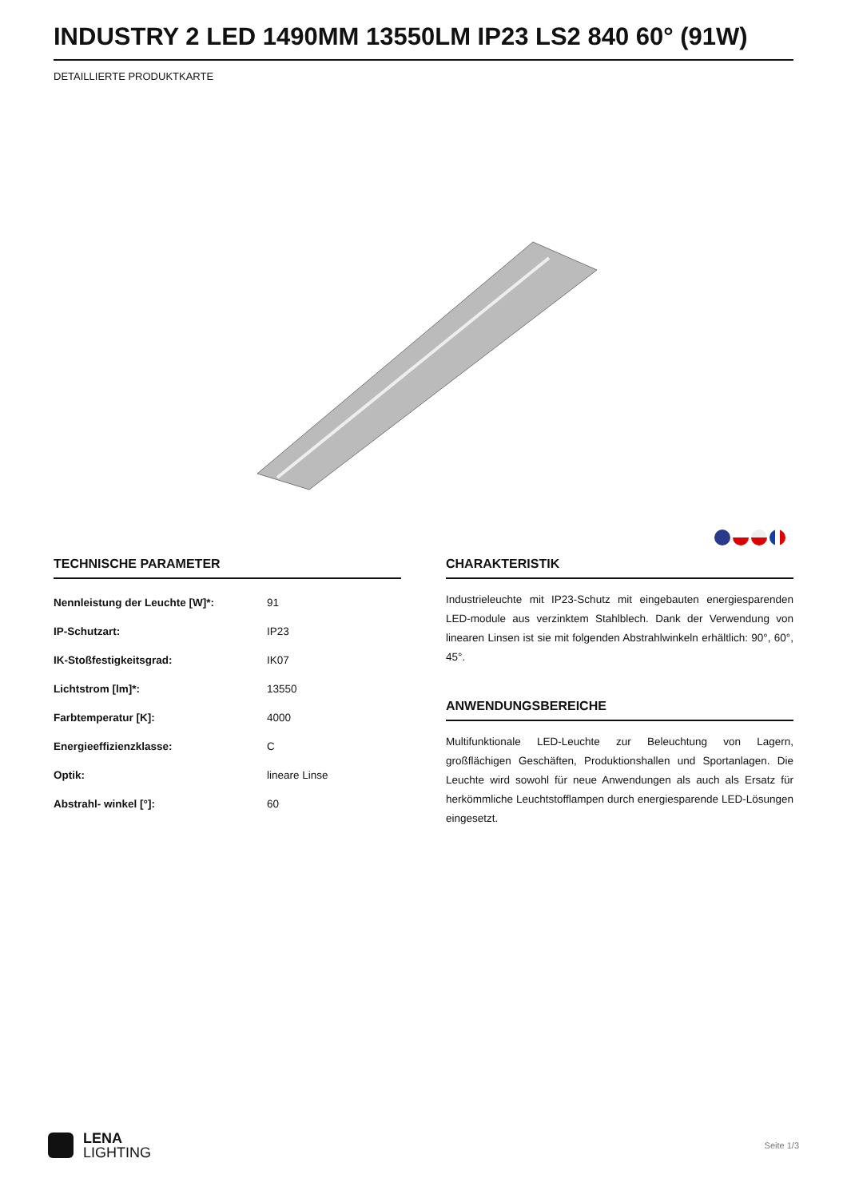INDUSTRY 2 LED 1490MM 13550LM IP23 LS2 840 60° (91W)
DETAILLIERTE PRODUKTKARTE
TECHNISCHE PARAMETER
| Nennleistung der Leuchte [W]*: | 91 |
| IP-Schutzart: | IP23 |
| IK-Stoßfestigkeitsgrad: | IK07 |
| Lichtstrom [lm]*: | 13550 |
| Farbtemperatur [K]: | 4000 |
| Energieeffizienzklasse: | C |
| Optik: | lineare Linse |
| Abstrahl- winkel [°]: | 60 |
CHARAKTERISTIK
Industrieleuchte mit IP23-Schutz mit eingebauten energiesparenden LED-module aus verzinktem Stahlblech. Dank der Verwendung von linearen Linsen ist sie mit folgenden Abstrahlwinkeln erhältlich: 90°, 60°, 45°.
ANWENDUNGSBEREICHE
Multifunktionale LED-Leuchte zur Beleuchtung von Lagern, großflächigen Geschäften, Produktionshallen und Sportanlagen. Die Leuchte wird sowohl für neue Anwendungen als auch als Ersatz für herkömmliche Leuchtstofflampen durch energiesparende LED-Lösungen eingesetzt.
LENA
LIGHTING
Seite 1/3